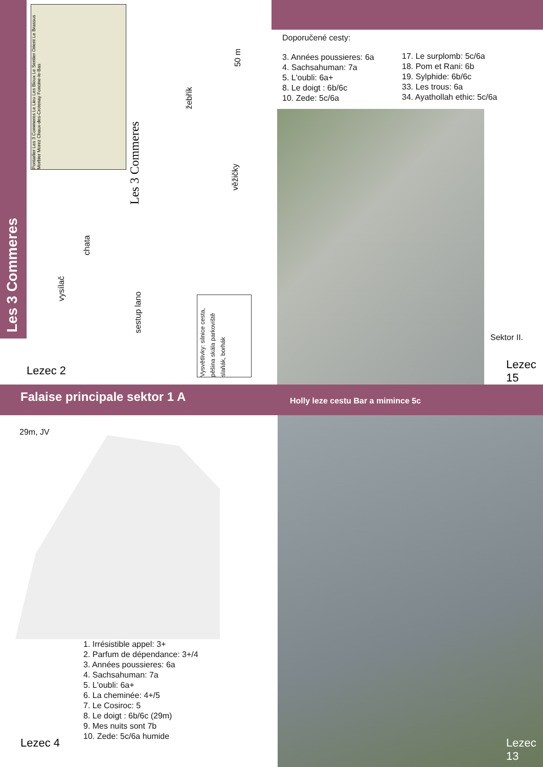Les 3 Commeres
Pontarlier Les 3 Commeres Le Lieu Les Bioux Le Sentier Orient Le Brassus Morbier Morez Chaux-des-Crotenay Foncine-le-Bas
Les 3 Commeres
vysílač
chata
sestup lano
žebřík
věžičky
50 m
Vysvětlivky: silnice cesta, pěšina skála parkoviště slaňák, borhák
Lezec 2
Doporučené cesty:
3. Années poussieres: 6a
4. Sachsahuman: 7a
5. L'oubli: 6a+
8. Le doigt : 6b/6c
10. Zede: 5c/6a
17. Le surplomb: 5c/6a
18. Pom et Rani: 6b
19. Sylphide: 6b/6c
33. Les trous: 6a
34. Ayathollah ethic: 5c/6a
Sektor II.
Lezec 15
Falaise principale sektor 1 A
Holly leze cestu Bar a mimince 5c
29m, JV
1. Irrésistible appel: 3+
2. Parfum de dépendance: 3+/4
3. Années poussieres: 6a
4. Sachsahuman: 7a
5. L'oubli: 6a+
6. La cheminée: 4+/5
7. Le Cosiroc: 5
8. Le doigt : 6b/6c (29m)
9. Mes nuits sont 7b
10. Zede: 5c/6a humide
Lezec 4 Lezec 13